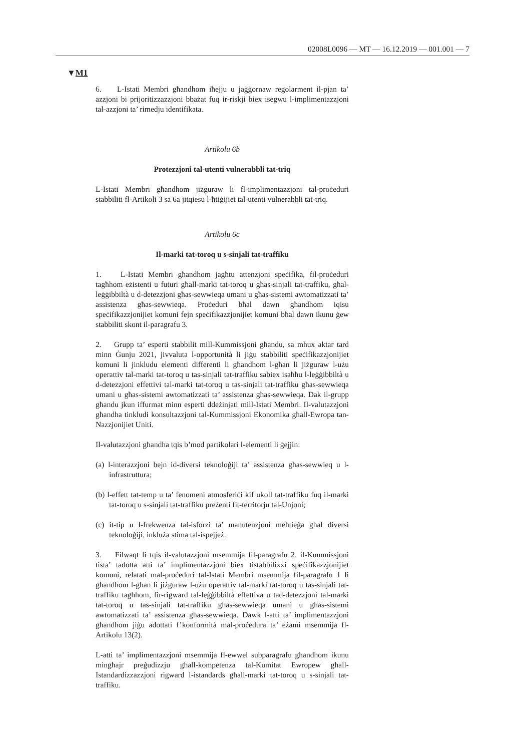02008L0096 — MT — 16.12.2019 — 001.001 — 7
▼M1
6. L-Istati Membri għandhom iħejju u jaġġornaw regolarment il-pjan ta’ azzjoni bi prijoritizzazzjoni bbażat fuq ir-riskji biex isegwu l-implimentazzjoni tal-azzjoni ta’ rimedju identifikata.
Artikolu 6b
Protezzjoni tal-utenti vulnerabbli tat-triq
L-Istati Membri għandhom jiżguraw li fl-implimentazzjoni tal-proċeduri stabbiliti fl-Artikoli 3 sa 6a jitqiesu l-ħtiġijiet tal-utenti vulnerabbli tat-triq.
Artikolu 6c
Il-marki tat-toroq u s-sinjali tat-traffiku
1. L-Istati Membri għandhom jagħtu attenzjoni speċifika, fil-proċeduri tagħhom eżistenti u futuri għall-marki tat-toroq u għas-sinjali tat-traffiku, għal-leġġibbiltà u d-detezzjoni għas-sewwieqa umani u għas-sistemi awtomatizzati ta’ assistenza għas-sewwieqa. Proċeduri bħal dawn għandhom iqisu speċifikazzjonijiet komuni fejn speċifikazzjonijiet komuni bħal dawn ikunu ġew stabbiliti skont il-paragrafu 3.
2. Grupp ta’ esperti stabbilit mill-Kummissjoni għandu, sa mhux aktar tard minn Ġunju 2021, jivvaluta l-opportunità li jiġu stabbiliti speċifikazzjonijiet komuni li jinkludu elementi differenti li għandhom l-għan li jiżguraw l-użu operattiv tal-marki tat-toroq u tas-sinjali tat-traffiku sabiex isaħħu l-leġġibbiltà u d-detezzjoni effettivi tal-marki tat-toroq u tas-sinjali tat-traffiku għas-sewwieqa umani u għas-sistemi awtomatizzati ta’ assistenza għas-sewwieqa. Dak il-grupp għandu jkun iffurmat minn esperti ddeżinjati mill-Istati Membri. Il-valutazzjoni għandha tinkludi konsultazzjoni tal-Kummissjoni Ekonomika għall-Ewropa tan-Nazzjonijiet Uniti.
Il-valutazzjoni għandha tqis b’mod partikolari l-elementi li ġejjin:
(a) l-interazzjoni bejn id-diversi teknoloġiji ta’ assistenza għas-sewwieq u l-infrastruttura;
(b) l-effett tat-temp u ta’ fenomeni atmosferiċi kif ukoll tat-traffiku fuq il-marki tat-toroq u s-sinjali tat-traffiku preżenti fit-territorju tal-Unjoni;
(c) it-tip u l-frekwenza tal-isforzi ta’ manutenzjoni meħtieġa għal diversi teknoloġiji, inkluża stima tal-ispejjeż.
3. Filwaqt li tqis il-valutazzjoni msemmija fil-paragrafu 2, il-Kummissjoni tista’ tadotta atti ta’ implimentazzjoni biex tistabbilixxi speċifikazzjonijiet komuni, relatati mal-proċeduri tal-Istati Membri msemmija fil-paragrafu 1 li għandhom l-għan li jiżguraw l-użu operattiv tal-marki tat-toroq u tas-sinjali tat-traffiku tagħhom, fir-rigward tal-leġġibbiltà effettiva u tad-detezzjoni tal-marki tat-toroq u tas-sinjali tat-traffiku għas-sewwieqa umani u għas-sistemi awtomatizzati ta’ assistenza għas-sewwieqa. Dawk l-atti ta’ implimentazzjoni għandhom jiġu adottati f’konformità mal-proċedura ta’ eżami msemmija fl-Artikolu 13(2).
L-atti ta’ implimentazzjoni msemmija fl-ewwel subparagrafu għandhom ikunu mingħajr preġudizzju għall-kompetenza tal-Kumitat Ewropew għall-Istandardizzazzjoni rigward l-istandards għall-marki tat-toroq u s-sinjali tat-traffiku.